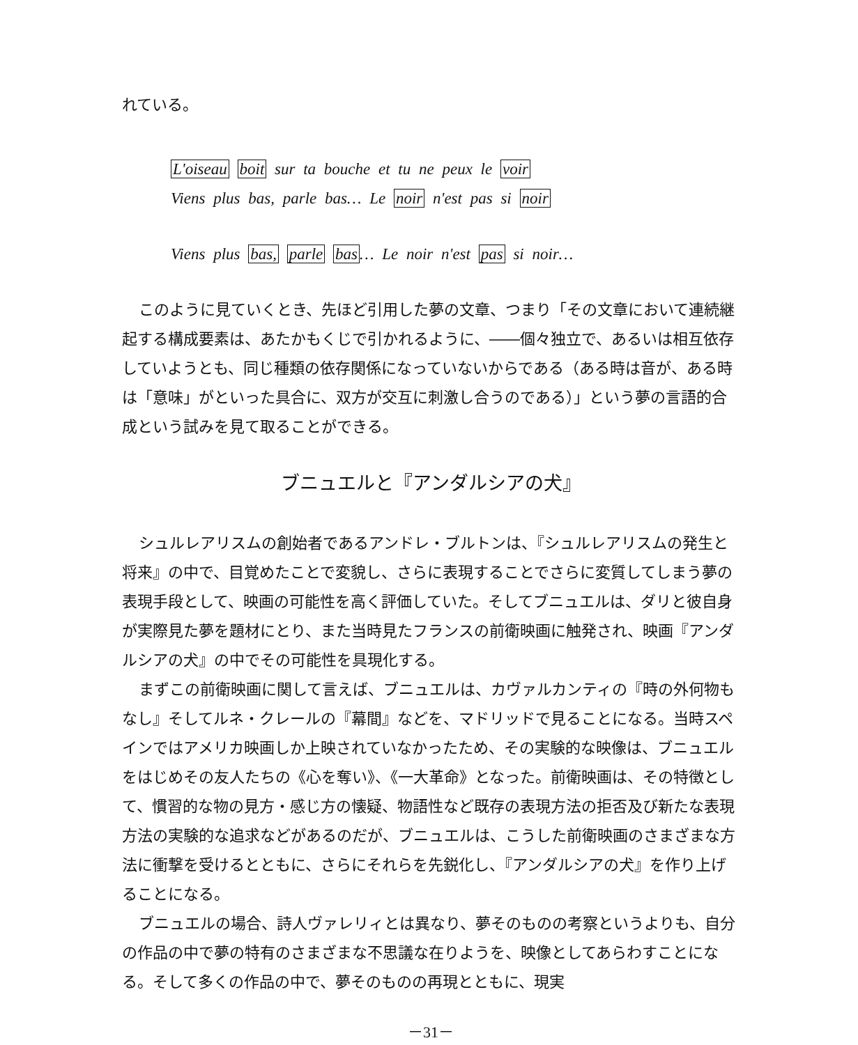れている。
L'oiseau boit sur ta bouche et tu ne peux le voir
Viens plus bas, parle bas… Le noir n'est pas si noir
Viens plus bas, parle bas… Le noir n'est pas si noir…
このように見ていくとき、先ほど引用した夢の文章、つまり「その文章において連続継起する構成要素は、あたかもくじで引かれるように、――個々独立で、あるいは相互依存していようとも、同じ種類の依存関係になっていないからである（ある時は音が、ある時は「意味」がといった具合に、双方が交互に刺激し合うのである）」という夢の言語的合成という試みを見て取ることができる。
ブニュエルと『アンダルシアの犬』
シュルレアリスムの創始者であるアンドレ・ブルトンは、『シュルレアリスムの発生と将来』の中で、目覚めたことで変貌し、さらに表現することでさらに変質してしまう夢の表現手段として、映画の可能性を高く評価していた。そしてブニュエルは、ダリと彼自身が実際見た夢を題材にとり、また当時見たフランスの前衛映画に触発され、映画『アンダルシアの犬』の中でその可能性を具現化する。
まずこの前衛映画に関して言えば、ブニュエルは、カヴァルカンティの『時の外何物もなし』そしてルネ・クレールの『幕間』などを、マドリッドで見ることになる。当時スペインではアメリカ映画しか上映されていなかったため、その実験的な映像は、ブニュエルをはじめその友人たちの《心を奪い》、《一大革命》となった。前衛映画は、その特徴として、慣習的な物の見方・感じ方の懐疑、物語性など既存の表現方法の拒否及び新たな表現方法の実験的な追求などがあるのだが、ブニュエルは、こうした前衛映画のさまざまな方法に衝撃を受けるとともに、さらにそれらを先鋭化し、『アンダルシアの犬』を作り上げることになる。
ブニュエルの場合、詩人ヴァレリィとは異なり、夢そのものの考察というよりも、自分の作品の中で夢の特有のさまざまな不思議な在りようを、映像としてあらわすことになる。そして多くの作品の中で、夢そのものの再現とともに、現実
－31－